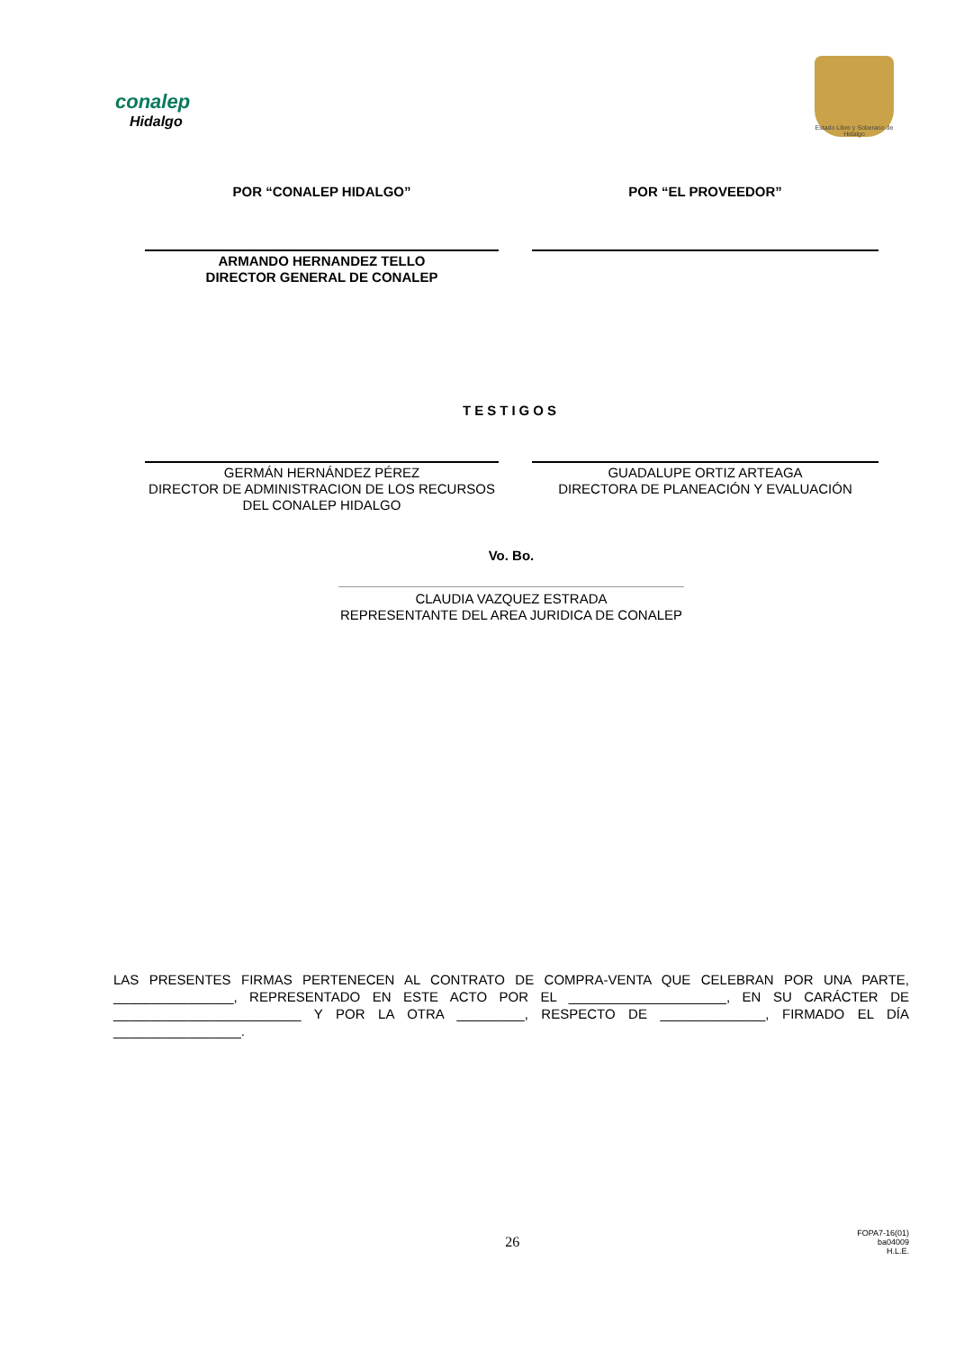conalep
Hidalgo
Estado Libre y Soberano de Hidalgo
POR “CONALEP HIDALGO” POR “EL PROVEEDOR”
ARMANDO HERNANDEZ TELLO
DIRECTOR GENERAL DE CONALEP
TESTIGOS
GERMÁN HERNÁNDEZ PÉREZ
DIRECTOR DE ADMINISTRACION DE LOS RECURSOS DEL CONALEP HIDALGO
GUADALUPE ORTIZ ARTEAGA
DIRECTORA DE PLANEACIÓN Y EVALUACIÓN
Vo. Bo.
CLAUDIA VAZQUEZ ESTRADA
REPRESENTANTE DEL AREA JURIDICA DE CONALEP
LAS PRESENTES FIRMAS PERTENECEN AL CONTRATO DE COMPRA-VENTA QUE CELEBRAN POR UNA PARTE, ________________, REPRESENTADO EN ESTE ACTO POR EL _____________________, EN SU CARÁCTER DE _________________________ Y POR LA OTRA _________, RESPECTO DE ______________, FIRMADO EL DÍA _________________.
26 FOPA7-16(01)
ba04009
H.L.E.